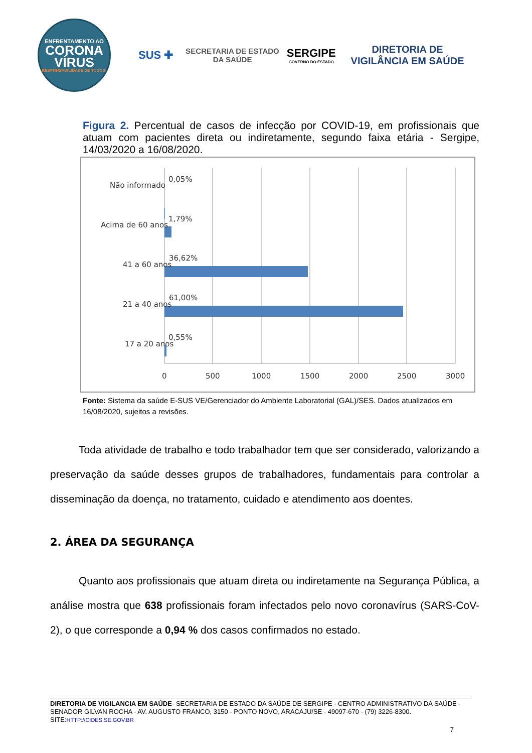ENFRENTAMENTO AO
CORONA
VÍRUS
RESPONSABILIDADE DE TODOS!
SUS ✚
SECRETARIA DE ESTADO
DA SAÚDE
SERGIPE
GOVERNO DO ESTADO
DIRETORIA DE
VIGILÂNCIA EM SAÚDE
Figura 2. Percentual de casos de infecção por COVID-19, em profissionais que atuam com pacientes direta ou indiretamente, segundo faixa etária - Sergipe, 14/03/2020 a 16/08/2020.
Não informado
0,05%
Acima de 60 anos
1,79%
41 a 60 anos
36,62%
21 a 40 anos
61,00%
17 a 20 anos
0,55%
0
500
1000
1500
2000
2500
3000
Fonte: Sistema da saúde E-SUS VE/Gerenciador do Ambiente Laboratorial (GAL)/SES. Dados atualizados em 16/08/2020, sujeitos a revisões.
Toda atividade de trabalho e todo trabalhador tem que ser considerado, valorizando a preservação da saúde desses grupos de trabalhadores, fundamentais para controlar a disseminação da doença, no tratamento, cuidado e atendimento aos doentes.
2. ÁREA DA SEGURANÇA
Quanto aos profissionais que atuam direta ou indiretamente na Segurança Pública, a análise mostra que 638 profissionais foram infectados pelo novo coronavírus (SARS-CoV-2), o que corresponde a 0,94 % dos casos confirmados no estado.
DIRETORIA DE VIGILANCIA EM SAÚDE- SECRETARIA DE ESTADO DA SAÚDE DE SERGIPE - CENTRO ADMINISTRATIVO DA SAÚDE - SENADOR GILVAN ROCHA - AV. AUGUSTO FRANCO, 3150 - PONTO NOVO, ARACAJU/SE - 49097-670 - (79) 3226-8300.
SITE:HTTP://CIDES.SE.GOV.BR
7